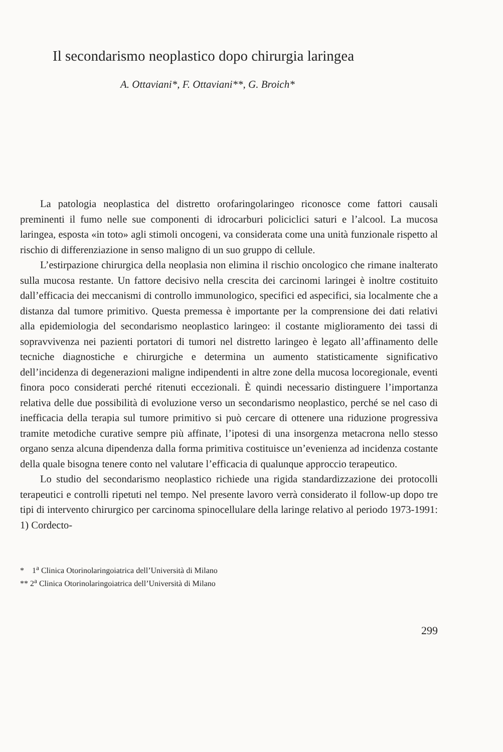Il secondarismo neoplastico dopo chirurgia laringea
A. Ottaviani*, F. Ottaviani**, G. Broich*
La patologia neoplastica del distretto orofaringolaringeo riconosce come fattori causali preminenti il fumo nelle sue componenti di idrocarburi policiclici saturi e l’alcool. La mucosa laringea, esposta «in toto» agli stimoli oncogeni, va considerata come una unità funzionale rispetto al rischio di differenziazione in senso maligno di un suo gruppo di cellule.
L’estirpazione chirurgica della neoplasia non elimina il rischio oncologico che rimane inalterato sulla mucosa restante. Un fattore decisivo nella crescita dei carcinomi laringei è inoltre costituito dall’efficacia dei meccanismi di controllo immunologico, specifici ed aspecifici, sia localmente che a distanza dal tumore primitivo. Questa premessa è importante per la comprensione dei dati relativi alla epidemiologia del secondarismo neoplastico laringeo: il costante miglioramento dei tassi di sopravvivenza nei pazienti portatori di tumori nel distretto laringeo è legato all’affinamento delle tecniche diagnostiche e chirurgiche e determina un aumento statisticamente significativo dell’incidenza di degenerazioni maligne indipendenti in altre zone della mucosa locoregionale, eventi finora poco considerati perché ritenuti eccezionali. È quindi necessario distinguere l’importanza relativa delle due possibilità di evoluzione verso un secondarismo neoplastico, perché se nel caso di inefficacia della terapia sul tumore primitivo si può cercare di ottenere una riduzione progressiva tramite metodiche curative sempre più affinate, l’ipotesi di una insorgenza metacrona nello stesso organo senza alcuna dipendenza dalla forma primitiva costituisce un’evenienza ad incidenza costante della quale bisogna tenere conto nel valutare l’efficacia di qualunque approccio terapeutico.
Lo studio del secondarismo neoplastico richiede una rigida standardizzazione dei protocolli terapeutici e controlli ripetuti nel tempo. Nel presente lavoro verrà considerato il follow-up dopo tre tipi di intervento chirurgico per carcinoma spinocellulare della laringe relativo al periodo 1973-1991: 1) Cordecto-
* 1<sup>a</sup> Clinica Otorinolaringoiatrica dell’Università di Milano
** 2<sup>a</sup> Clinica Otorinolaringoiatrica dell’Università di Milano
299